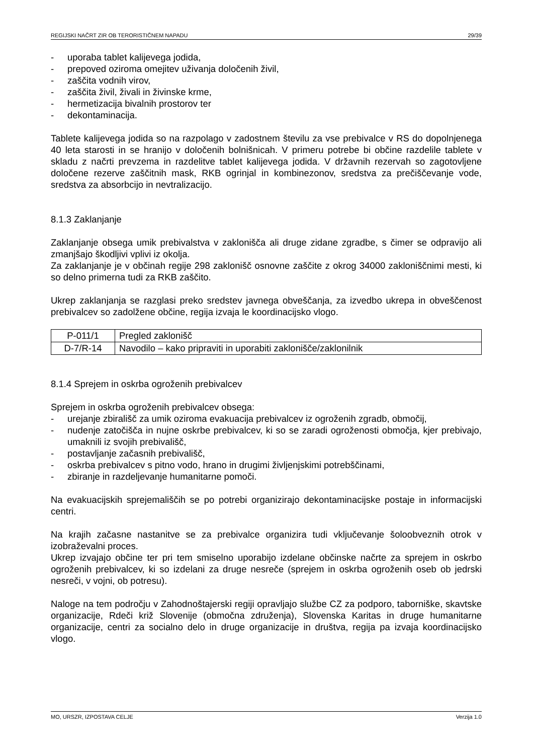REGIJSKI NAČRT ZIR OB TERORISTIČNEM NAPADU 29/39
- uporaba tablet kalijevega jodida,
- prepoved oziroma omejitev uživanja določenih živil,
- zaščita vodnih virov,
- zaščita živil, živali in živinske krme,
- hermetizacija bivalnih prostorov ter
- dekontaminacija.
Tablete kalijevega jodida so na razpolago v zadostnem številu za vse prebivalce v RS do dopolnjenega 40 leta starosti in se hranijo v določenih bolnišnicah. V primeru potrebe bi občine razdelile tablete v skladu z načrti prevzema in razdelitve tablet kalijevega jodida. V državnih rezervah so zagotovljene določene rezerve zaščitnih mask, RKB ogrinjal in kombinezonov, sredstva za prečiščevanje vode, sredstva za absorbcijo in nevtralizacijo.
8.1.3 Zaklanjanje
Zaklanjanje obsega umik prebivalstva v zaklonišča ali druge zidane zgradbe, s čimer se odpravijo ali zmanjšajo škodljivi vplivi iz okolja.
Za zaklanjanje je v občinah regije 298 zaklonišč osnovne zaščite z okrog 34000 zakloniščnimi mesti, ki so delno primerna tudi za RKB zaščito.
Ukrep zaklanjanja se razglasi preko sredstev javnega obveščanja, za izvedbo ukrepa in obveščenost prebivalcev so zadolžene občine, regija izvaja le koordinacijsko vlogo.
| P-011/1 | Pregled zaklonišč |
| D-7/R-14 | Navodilo – kako pripraviti in uporabiti zaklonišče/zaklonilnik |
8.1.4 Sprejem in oskrba ogroženih prebivalcev
Sprejem in oskrba ogroženih prebivalcev obsega:
- urejanje zbirališč za umik oziroma evakuacija prebivalcev iz ogroženih zgradb, območij,
- nudenje zatočišča in nujne oskrbe prebivalcev, ki so se zaradi ogroženosti območja, kjer prebivajo, umaknili iz svojih prebivališč,
- postavljanje začasnih prebivališč,
- oskrba prebivalcev s pitno vodo, hrano in drugimi življenjskimi potrebščinami,
- zbiranje in razdeljevanje humanitarne pomoči.
Na evakuacijskih sprejemališčih se po potrebi organizirajo dekontaminacijske postaje in informacijski centri.
Na krajih začasne nastanitve se za prebivalce organizira tudi vključevanje šoloobveznih otrok v izobraževalni proces.
Ukrep izvajajo občine ter pri tem smiselno uporabijo izdelane občinske načrte za sprejem in oskrbo ogroženih prebivalcev, ki so izdelani za druge nesreče (sprejem in oskrba ogroženih oseb ob jedrski nesreči, v vojni, ob potresu).
Naloge na tem področju v Zahodnoštajerski regiji opravljajo službe CZ za podporo, taborniške, skavtske organizacije, Rdeči križ Slovenije (območna združenja), Slovenska Karitas in druge humanitarne organizacije, centri za socialno delo in druge organizacije in društva, regija pa izvaja koordinacijsko vlogo.
MO, URSZR, IZPOSTAVA CELJE Verzija 1.0